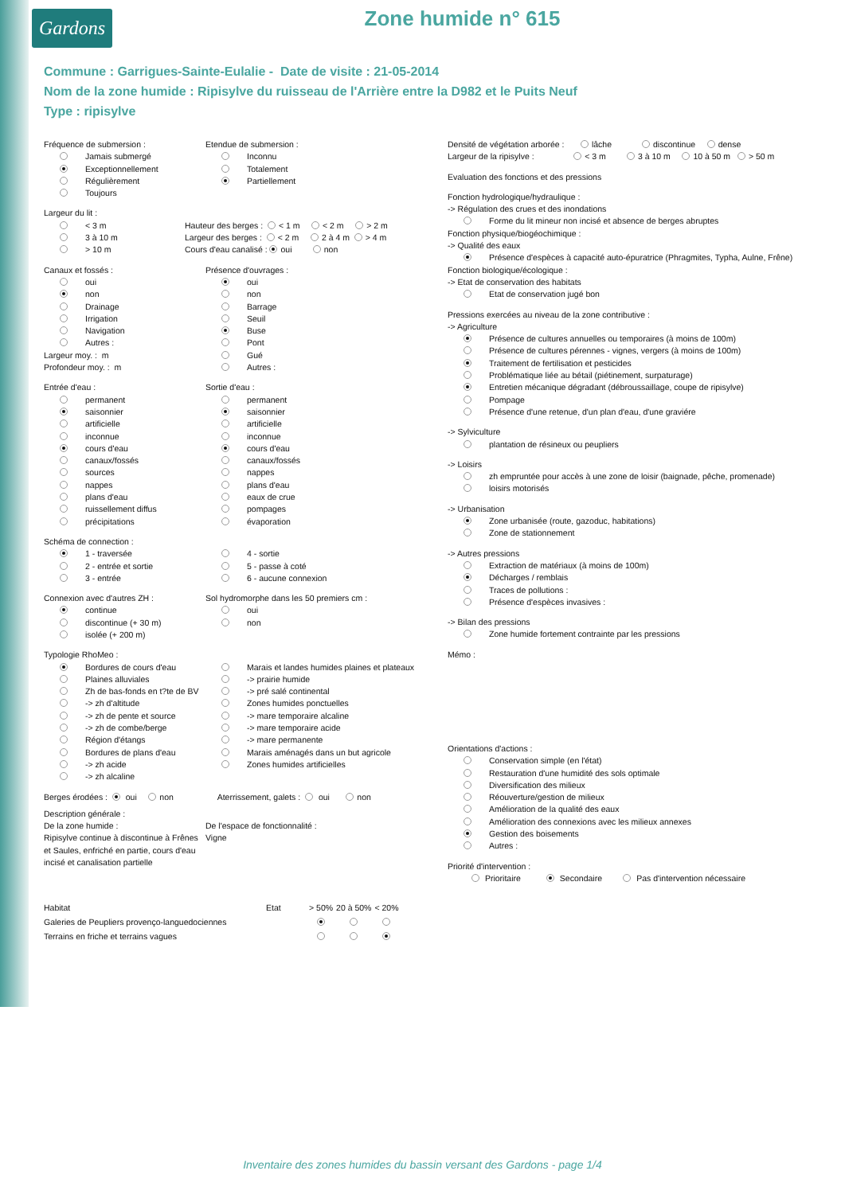Gardons
Zone humide n° 615
Commune : Garrigues-Sainte-Eulalie - Date de visite : 21-05-2014
Nom de la zone humide : Ripisylve du ruisseau de l'Arrière entre la D982 et le Puits Neuf
Type : ripisylve
Fréquence de submersion :
Jamais submergé
Exceptionnellement
Régulièrement
Toujours
Etendue de submersion :
Inconnu
Totalement
Partiellement
Largeur du lit :
< 3 m
3 à 10 m
> 10 m
Hauteur des berges : < 1 m < 2 m > 2 m
Largeur des berges : < 2 m 2 à 4 m > 4 m
Cours d'eau canalisé : oui non
Canaux et fossés :
oui
non
Drainage
Irrigation
Navigation
Autres :
Largeur moy. : m
Profondeur moy. : m
Présence d'ouvrages :
oui
non
Barrage
Seuil
Buse
Pont
Gué
Autres :
Entrée d'eau :
permanent
saisonnier
artificielle
inconnue
cours d'eau
canaux/fossés
sources
nappes
plans d'eau
ruissellement diffus
précipitations
Sortie d'eau :
permanent
saisonnier
artificielle
inconnue
cours d'eau
canaux/fossés
nappes
plans d'eau
eaux de crue
pompages
évaporation
Schéma de connection :
1 - traversée
2 - entrée et sortie
3 - entrée
4 - sortie
5 - passe à coté
6 - aucune connexion
Connexion avec d'autres ZH :
continue
discontinue (+ 30 m)
isolée (+ 200 m)
Sol hydromorphe dans les 50 premiers cm :
oui
non
Typologie RhoMeo :
Bordures de cours d'eau
Plaines alluviales
Zh de bas-fonds en t?te de BV
-> zh d'altitude
-> zh de pente et source
-> zh de combe/berge
Région d'étangs
Bordures de plans d'eau
-> zh acide
-> zh alcaline
Marais et landes humides plaines et plateaux
-> prairie humide
-> pré salé continental
Zones humides ponctuelles
-> mare temporaire alcaline
-> mare temporaire acide
-> mare permanente
Marais aménagés dans un but agricole
Zones humides artificielles
Berges érodées : oui non Aterrissement, galets : oui non
Description générale :
De la zone humide :
Ripisylve continue à discontinue à Frênes et Saules, enfriché en partie, cours d'eau incisé et canalisation partielle
De l'espace de fonctionnalité :
Vigne
| Habitat | Etat | > 50% | 20 à 50% | < 20% |
| --- | --- | --- | --- | --- |
| Galeries de Peupliers provenço-languedociennes | | | | |
| Terrains en friche et terrains vagues | | | | |
Densité de végétation arborée : lâche discontinue dense
Largeur de la ripisylve : < 3 m 3 à 10 m 10 à 50 m > 50 m
Evaluation des fonctions et des pressions
Fonction hydrologique/hydraulique :
-> Régulation des crues et des inondations
Forme du lit mineur non incisé et absence de berges abruptes
Fonction physique/biogéochimique :
-> Qualité des eaux
Présence d'espèces à capacité auto-épuratrice (Phragmites, Typha, Aulne, Frêne)
Fonction biologique/écologique :
-> Etat de conservation des habitats
Etat de conservation jugé bon
Pressions exercées au niveau de la zone contributive :
-> Agriculture
Présence de cultures annuelles ou temporaires (à moins de 100m)
Présence de cultures pérennes - vignes, vergers (à moins de 100m)
Traitement de fertilisation et pesticides
Problématique liée au bétail (piétinement, surpaturage)
Entretien mécanique dégradant (débroussaillage, coupe de ripisylve)
Pompage
Présence d'une retenue, d'un plan d'eau, d'une graviére
-> Sylviculture
plantation de résineux ou peupliers
-> Loisirs
zh empruntée pour accès à une zone de loisir (baignade, pêche, promenade)
loisirs motorisés
-> Urbanisation
Zone urbanisée (route, gazoduc, habitations)
Zone de stationnement
-> Autres pressions
Extraction de matériaux (à moins de 100m)
Décharges / remblais
Traces de pollutions :
Présence d'espèces invasives :
-> Bilan des pressions
Zone humide fortement contrainte par les pressions
Mémo :
Orientations d'actions :
Conservation simple (en l'état)
Restauration d'une humidité des sols optimale
Diversification des milieux
Réouverture/gestion de milieux
Amélioration de la qualité des eaux
Amélioration des connexions avec les milieux annexes
Gestion des boisements
Autres :
Priorité d'intervention :
Prioritaire Secondaire Pas d'intervention nécessaire
Inventaire des zones humides du bassin versant des Gardons - page 1/4